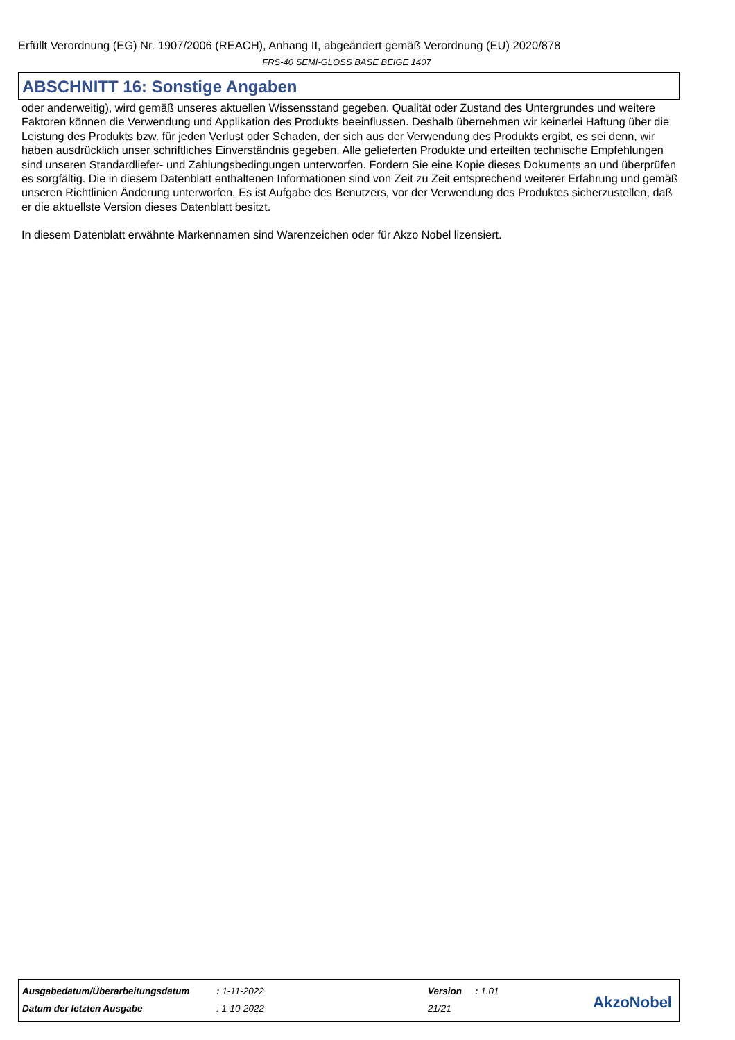Erfüllt Verordnung (EG) Nr. 1907/2006 (REACH), Anhang II, abgeändert gemäß Verordnung (EU) 2020/878
FRS-40 SEMI-GLOSS BASE BEIGE 1407
ABSCHNITT 16: Sonstige Angaben
oder anderweitig), wird gemäß unseres aktuellen Wissensstand gegeben. Qualität oder Zustand des Untergrundes und weitere Faktoren können die Verwendung und Applikation des Produkts beeinflussen. Deshalb übernehmen wir keinerlei Haftung über die Leistung des Produkts bzw. für jeden Verlust oder Schaden, der sich aus der Verwendung des Produkts ergibt, es sei denn, wir haben ausdrücklich unser schriftliches Einverständnis gegeben. Alle gelieferten Produkte und erteilten technische Empfehlungen sind unseren Standardliefer- und Zahlungsbedingungen unterworfen. Fordern Sie eine Kopie dieses Dokuments an und überprüfen es sorgfältig. Die in diesem Datenblatt enthaltenen Informationen sind von Zeit zu Zeit entsprechend weiterer Erfahrung und gemäß unseren Richtlinien Änderung unterworfen. Es ist Aufgabe des Benutzers, vor der Verwendung des Produktes sicherzustellen, daß er die aktuellste Version dieses Datenblatt besitzt.
In diesem Datenblatt erwähnte Markennamen sind Warenzeichen oder für Akzo Nobel lizensiert.
| Ausgabedatum/Überarbeitungsdatum | : 1-11-2022 | Version | : 1.01 |
| Datum der letzten Ausgabe | : 1-10-2022 | 21/21 | |
AkzoNobel